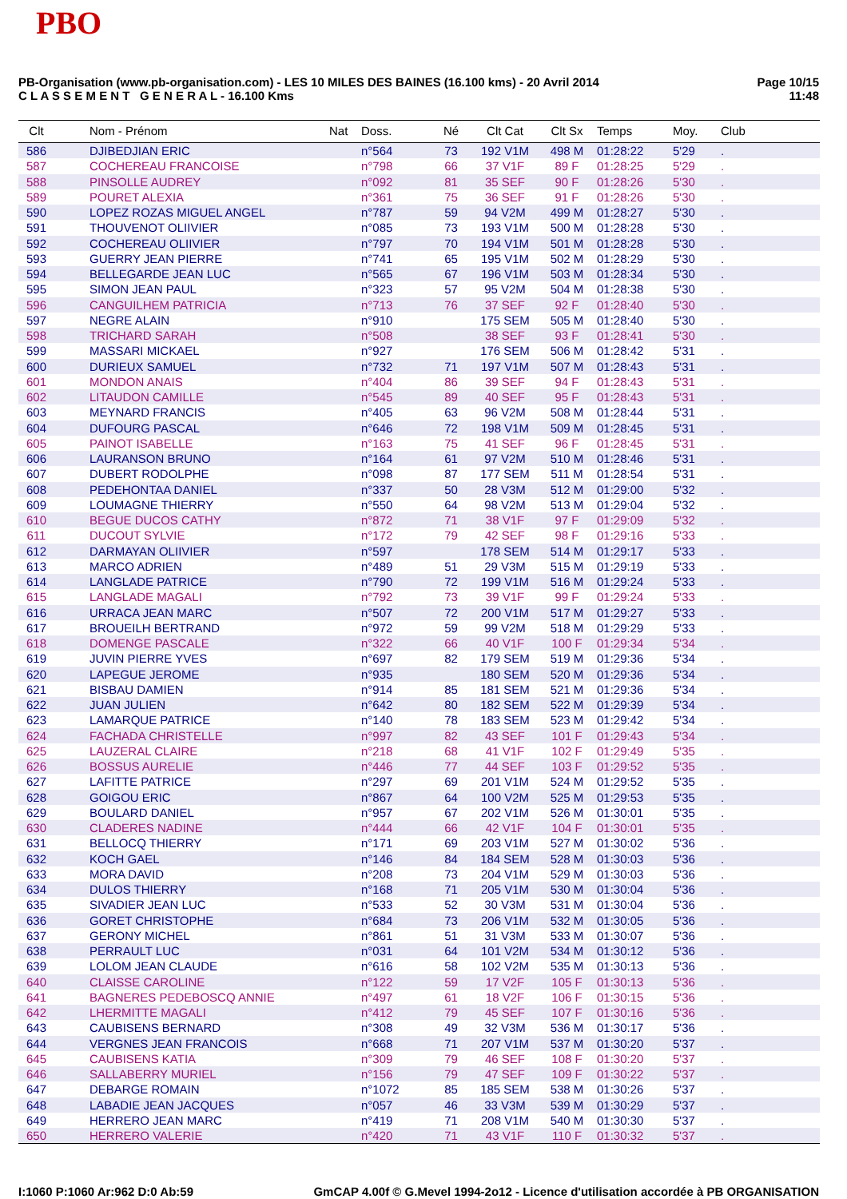PBO
Page 10/15
11:48
PB-Organisation (www.pb-organisation.com) - LES 10 MILES DES BAINES (16.100 kms) - 20 Avril 2014
C L A S S E M E N T G E N E R A L - 16.100 Kms
| Clt | Nom - Prénom | Nat | Doss. | Né | Clt Cat | Clt Sx | Temps | Moy. | Club |
| --- | --- | --- | --- | --- | --- | --- | --- | --- | --- |
| 586 | DJIBEDJIAN ERIC | | n°564 | 73 | 192 V1M | 498 M | 01:28:22 | 5'29 | . |
| 587 | COCHEREAU FRANCOISE | | n°798 | 66 | 37 V1F | 89 F | 01:28:25 | 5'29 | . |
| 588 | PINSOLLE AUDREY | | n°092 | 81 | 35 SEF | 90 F | 01:28:26 | 5'30 | . |
| 589 | POURET ALEXIA | | n°361 | 75 | 36 SEF | 91 F | 01:28:26 | 5'30 | . |
| 590 | LOPEZ ROZAS MIGUEL ANGEL | | n°787 | 59 | 94 V2M | 499 M | 01:28:27 | 5'30 | . |
| 591 | THOUVENOT OLIIVIER | | n°085 | 73 | 193 V1M | 500 M | 01:28:28 | 5'30 | . |
| 592 | COCHEREAU OLIIVIER | | n°797 | 70 | 194 V1M | 501 M | 01:28:28 | 5'30 | . |
| 593 | GUERRY JEAN PIERRE | | n°741 | 65 | 195 V1M | 502 M | 01:28:29 | 5'30 | . |
| 594 | BELLEGARDE JEAN LUC | | n°565 | 67 | 196 V1M | 503 M | 01:28:34 | 5'30 | . |
| 595 | SIMON JEAN PAUL | | n°323 | 57 | 95 V2M | 504 M | 01:28:38 | 5'30 | . |
| 596 | CANGUILHEM PATRICIA | | n°713 | 76 | 37 SEF | 92 F | 01:28:40 | 5'30 | . |
| 597 | NEGRE ALAIN | | n°910 | | 175 SEM | 505 M | 01:28:40 | 5'30 | . |
| 598 | TRICHARD SARAH | | n°508 | | 38 SEF | 93 F | 01:28:41 | 5'30 | . |
| 599 | MASSARI MICKAEL | | n°927 | | 176 SEM | 506 M | 01:28:42 | 5'31 | . |
| 600 | DURIEUX SAMUEL | | n°732 | 71 | 197 V1M | 507 M | 01:28:43 | 5'31 | . |
| 601 | MONDON ANAIS | | n°404 | 86 | 39 SEF | 94 F | 01:28:43 | 5'31 | . |
| 602 | LITAUDON CAMILLE | | n°545 | 89 | 40 SEF | 95 F | 01:28:43 | 5'31 | . |
| 603 | MEYNARD FRANCIS | | n°405 | 63 | 96 V2M | 508 M | 01:28:44 | 5'31 | . |
| 604 | DUFOURG PASCAL | | n°646 | 72 | 198 V1M | 509 M | 01:28:45 | 5'31 | . |
| 605 | PAINOT ISABELLE | | n°163 | 75 | 41 SEF | 96 F | 01:28:45 | 5'31 | . |
| 606 | LAURANSON BRUNO | | n°164 | 61 | 97 V2M | 510 M | 01:28:46 | 5'31 | . |
| 607 | DUBERT RODOLPHE | | n°098 | 87 | 177 SEM | 511 M | 01:28:54 | 5'31 | . |
| 608 | PEDEHONTAA DANIEL | | n°337 | 50 | 28 V3M | 512 M | 01:29:00 | 5'32 | . |
| 609 | LOUMAGNE THIERRY | | n°550 | 64 | 98 V2M | 513 M | 01:29:04 | 5'32 | . |
| 610 | BEGUE DUCOS CATHY | | n°872 | 71 | 38 V1F | 97 F | 01:29:09 | 5'32 | . |
| 611 | DUCOUT SYLVIE | | n°172 | 79 | 42 SEF | 98 F | 01:29:16 | 5'33 | . |
| 612 | DARMAYAN OLIIVIER | | n°597 | | 178 SEM | 514 M | 01:29:17 | 5'33 | . |
| 613 | MARCO ADRIEN | | n°489 | 51 | 29 V3M | 515 M | 01:29:19 | 5'33 | . |
| 614 | LANGLADE PATRICE | | n°790 | 72 | 199 V1M | 516 M | 01:29:24 | 5'33 | . |
| 615 | LANGLADE MAGALI | | n°792 | 73 | 39 V1F | 99 F | 01:29:24 | 5'33 | . |
| 616 | URRACA JEAN MARC | | n°507 | 72 | 200 V1M | 517 M | 01:29:27 | 5'33 | . |
| 617 | BROUEILH BERTRAND | | n°972 | 59 | 99 V2M | 518 M | 01:29:29 | 5'33 | . |
| 618 | DOMENGE PASCALE | | n°322 | 66 | 40 V1F | 100 F | 01:29:34 | 5'34 | . |
| 619 | JUVIN PIERRE YVES | | n°697 | 82 | 179 SEM | 519 M | 01:29:36 | 5'34 | . |
| 620 | LAPEGUE JEROME | | n°935 | | 180 SEM | 520 M | 01:29:36 | 5'34 | . |
| 621 | BISBAU DAMIEN | | n°914 | 85 | 181 SEM | 521 M | 01:29:36 | 5'34 | . |
| 622 | JUAN JULIEN | | n°642 | 80 | 182 SEM | 522 M | 01:29:39 | 5'34 | . |
| 623 | LAMARQUE PATRICE | | n°140 | 78 | 183 SEM | 523 M | 01:29:42 | 5'34 | . |
| 624 | FACHADA CHRISTELLE | | n°997 | 82 | 43 SEF | 101 F | 01:29:43 | 5'34 | . |
| 625 | LAUZERAL CLAIRE | | n°218 | 68 | 41 V1F | 102 F | 01:29:49 | 5'35 | . |
| 626 | BOSSUS AURELIE | | n°446 | 77 | 44 SEF | 103 F | 01:29:52 | 5'35 | . |
| 627 | LAFITTE PATRICE | | n°297 | 69 | 201 V1M | 524 M | 01:29:52 | 5'35 | . |
| 628 | GOIGOU ERIC | | n°867 | 64 | 100 V2M | 525 M | 01:29:53 | 5'35 | . |
| 629 | BOULARD DANIEL | | n°957 | 67 | 202 V1M | 526 M | 01:30:01 | 5'35 | . |
| 630 | CLADERES NADINE | | n°444 | 66 | 42 V1F | 104 F | 01:30:01 | 5'35 | . |
| 631 | BELLOCQ THIERRY | | n°171 | 69 | 203 V1M | 527 M | 01:30:02 | 5'36 | . |
| 632 | KOCH GAEL | | n°146 | 84 | 184 SEM | 528 M | 01:30:03 | 5'36 | . |
| 633 | MORA DAVID | | n°208 | 73 | 204 V1M | 529 M | 01:30:03 | 5'36 | . |
| 634 | DULOS THIERRY | | n°168 | 71 | 205 V1M | 530 M | 01:30:04 | 5'36 | . |
| 635 | SIVADIER JEAN LUC | | n°533 | 52 | 30 V3M | 531 M | 01:30:04 | 5'36 | . |
| 636 | GORET CHRISTOPHE | | n°684 | 73 | 206 V1M | 532 M | 01:30:05 | 5'36 | . |
| 637 | GERONY MICHEL | | n°861 | 51 | 31 V3M | 533 M | 01:30:07 | 5'36 | . |
| 638 | PERRAULT LUC | | n°031 | 64 | 101 V2M | 534 M | 01:30:12 | 5'36 | . |
| 639 | LOLOM JEAN CLAUDE | | n°616 | 58 | 102 V2M | 535 M | 01:30:13 | 5'36 | . |
| 640 | CLAISSE CAROLINE | | n°122 | 59 | 17 V2F | 105 F | 01:30:13 | 5'36 | . |
| 641 | BAGNERES PEDEBOSCQ ANNIE | | n°497 | 61 | 18 V2F | 106 F | 01:30:15 | 5'36 | . |
| 642 | LHERMITTE MAGALI | | n°412 | 79 | 45 SEF | 107 F | 01:30:16 | 5'36 | . |
| 643 | CAUBISENS BERNARD | | n°308 | 49 | 32 V3M | 536 M | 01:30:17 | 5'36 | . |
| 644 | VERGNES JEAN FRANCOIS | | n°668 | 71 | 207 V1M | 537 M | 01:30:20 | 5'37 | . |
| 645 | CAUBISENS KATIA | | n°309 | 79 | 46 SEF | 108 F | 01:30:20 | 5'37 | . |
| 646 | SALLABERRY MURIEL | | n°156 | 79 | 47 SEF | 109 F | 01:30:22 | 5'37 | . |
| 647 | DEBARGE ROMAIN | | n°1072 | 85 | 185 SEM | 538 M | 01:30:26 | 5'37 | . |
| 648 | LABADIE JEAN JACQUES | | n°057 | 46 | 33 V3M | 539 M | 01:30:29 | 5'37 | . |
| 649 | HERRERO JEAN MARC | | n°419 | 71 | 208 V1M | 540 M | 01:30:30 | 5'37 | . |
| 650 | HERRERO VALERIE | | n°420 | 71 | 43 V1F | 110 F | 01:30:32 | 5'37 | . |
GmCAP 4.00f © G.Mevel 1994-2o12 - Licence d'utilisation accordée à PB ORGANISATION I:1060 P:1060 Ar:962 D:0 Ab:59